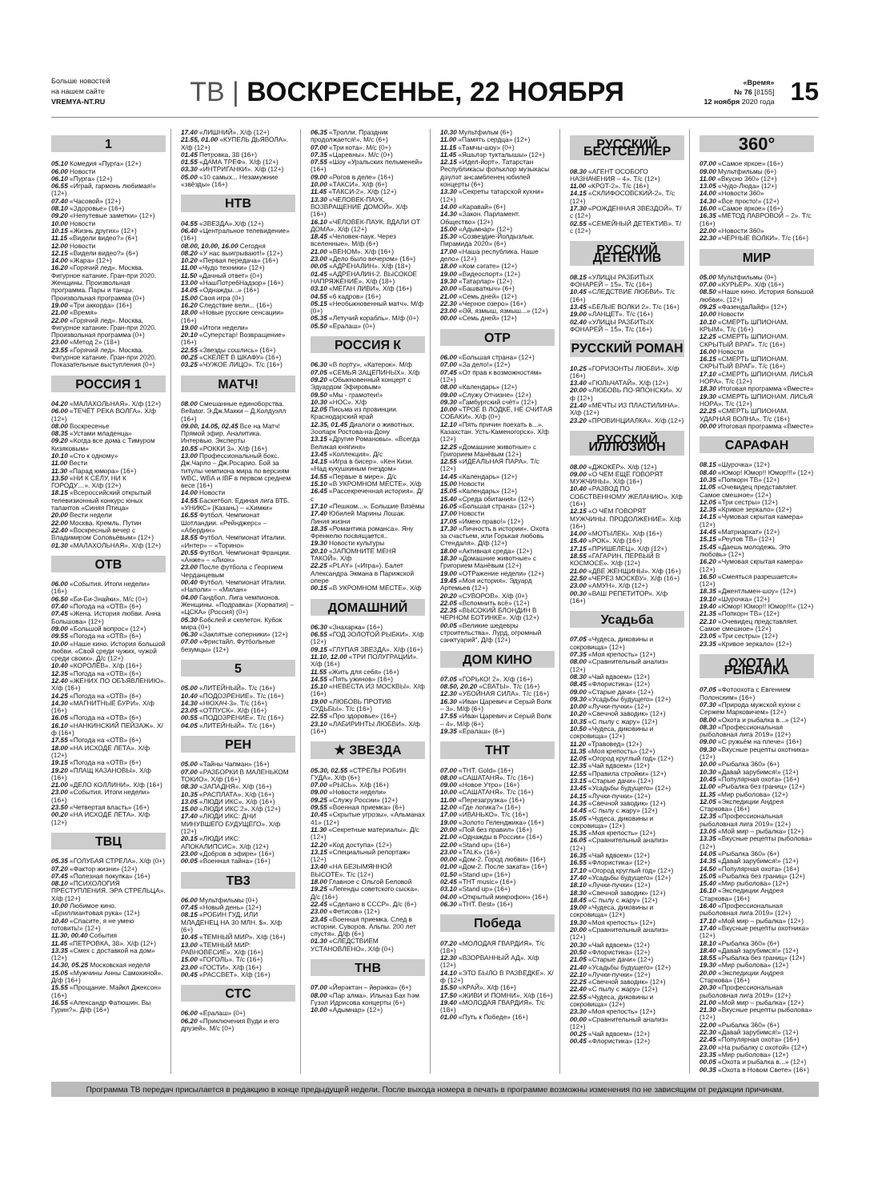Больше новостей
на нашем сайте
VREMYA-NT.RU
ТВ | ВОСКРЕСЕНЬЕ, 22 НОЯБРЯ
«Время»
№ 76 [8155]
12 ноября 2020 года
15
1
05.10 Комедия «Пурга» (12+)
06.00 Новости
06.10 «Пурга» (12+)
06.55 «Играй, гармонь любимая!» (12+)
07.40 «Часовой» (12+)
08.10 «Здоровье» (16+)
09.20 «Непутевые заметки» (12+)
10.00 Новости
10.15 «Жизнь других» (12+)
11.15 «Видели видео?» (6+)
12.00 Новости
12.15 «Видели видео?» (6+)
14.00 «Жара» (12+)
16.20 «Горячий лед». Москва. Фигурное катание. Гран-при 2020. Женщины. Произвольная программа. Пары и танцы. Произвольная программа (0+)
19.00 «Три аккорда» (16+)
21.00 «Время»
22.00 «Горячий лед». Москва. Фигурное катание. Гран-при 2020. Произвольная программа (0+)
23.00 «Метод 2» (18+)
23.55 «Горячий лед». Москва. Фигурное катание. Гран-при 2020. Показательные выступления (0+)
РОССИЯ 1
04.20 «МАЛАХОЛЬНАЯ». Х/ф (12+)
06.00 «ТЕЧЁТ РЕКА ВОЛГА». Х/ф (12+)
08.00 Воскресенье
08.35 «Устами младенца»
09.20 «Когда все дома с Тимуром Кизяковым»
10.10 «Сто к одному»
11.00 Вести
11.30 «Парад юмора» (16+)
13.50 «НИ К СЕЛУ, НИ К ГОРОДУ…». Х/ф (12+)
18.15 «Всероссийский открытый телевизионный конкурс юных талантов «Синяя Птица»
20.00 Вести недели
22.00 Москва. Кремль. Путин
22.40 «Воскресный вечер с Владимиром Соловьёвым» (12+)
01.30 «МАЛАХОЛЬНАЯ». Х/ф (12+)
ОТВ
06.00 «События. Итоги недели» (16+)
06.50 «Би-Би-Знайки». М/с (0+)
07.40 «Погода на «ОТВ» (6+)
07.45 «Жена. История любви. Анна Большова» (12+)
09.00 «Большой вопрос» (12+)
09.55 «Погода на «ОТВ» (6+)
10.00 «Наше кино. История большой любви. «Свой среди чужих, чужой среди своих». Д/с (12+)
10.40 «КОРОЛЁВ». Х/ф (16+)
12.35 «Погода на «ОТВ» (6+)
12.40 «ЖЕНИХ ПО ОБЪЯВЛЕНИЮ». Х/ф (16+)
14.25 «Погода на «ОТВ» (6+)
14.30 «МАГНИТНЫЕ БУРИ». Х/ф (16+)
16.05 «Погода на «ОТВ» (6+)
16.10 «НАНКИНСКИЙ ПЕЙЗАЖ». Х/ф (16+)
17.55 «Погода на «ОТВ» (6+)
18.00 «НА ИСХОДЕ ЛЕТА». Х/ф (12+)
19.15 «Погода на «ОТВ» (6+)
19.20 «ПЛАЩ КАЗАНОВЫ». Х/ф (16+)
21.00 «ДЕЛО КОЛЛИНИ». Х/ф (16+)
23.00 «События. Итоги недели» (16+)
23.50 «Четвертая власть» (16+)
00.20 «НА ИСХОДЕ ЛЕТА». Х/ф (12+)
ТВЦ
05.35 «ГОЛУБАЯ СТРЕЛА». Х/ф (0+)
07.20 «Фактор жизни» (12+)
07.45 «Полезная покупка» (16+)
08.10 «ПСИХОЛОГИЯ ПРЕСТУПЛЕНИЯ. ЭРА СТРЕЛЬЦА». Х/ф (12+)
10.00 Любимое кино. «Бриллиантовая рука» (12+)
10.40 «Спасите, я не умею готовить!» (12+)
11.30, 00.40 События
11.45 «ПЕТРОВКА, 38». Х/ф (12+)
13.35 «Смех с доставкой на дом» (12+)
14.30, 05.25 Московская неделя
15.05 «Мужчины Анны Самохиной». Д/ф (16+)
15.55 «Прощание. Майкл Джексон» (16+)
16.55 «Александр Фатюшин. Вы Гурин?». Д/ф (16+)
17.40 «ЛИШНИЙ». Х/ф (12+)
21.55, 01.00 «КУПЕЛЬ ДЬЯВОЛА». Х/ф (12+)
01.45 Петровка, 38 (16+)
01.55 «ДАМА ТРЕФ». Х/ф (12+)
03.30 «ИНТРИГАНКИ». Х/ф (12+)
05.00 «10 самых... Незамужние «звёзды» (16+)
НТВ
04.55 «ЗВЕЗДА».Х/ф (12+)
06.40 «Центральное телевидение» (16+)
08.00, 10.00, 16.00 Сегодня
08.20 «У нас выигрывают!» (12+)
10.20 «Первая передача» (16+)
11.00 «Чудо техники» (12+)
11.50 «Дачный ответ» (0+)
13.00 «НашПотребНадзор» (16+)
14.05 «Однажды...» (16+)
15.00 Своя игра (0+)
16.20 Следствие вели... (16+)
18.00 «Новые русские сенсации» (16+)
19.00 «Итоги недели»
20.10 «Суперстар! Возвращение» (16+)
22.55 «Звезды сошлись» (16+)
00.25 «СКЕЛЕТ В ШКАФУ» (16+)
03.25 «ЧУЖОЕ ЛИЦО». Т/с (16+)
МАТЧ!
08.00 Смешанные единоборства. Bellator. Э.Дж.Макки – Д.Колдуэлл (16+)
09.00, 14.05, 02.45 Все на Матч! Прямой эфир. Аналитика. Интервью. Эксперты
10.55 «РОККИ 3». Х/ф (16+)
13.00 Профессиональный бокс. Дж.Чарло – Дж.Росарио. Бой за титулы чемпиона мира по версиям WBC, WBA и IBF в первом среднем весе (16+)
14.00 Новости
14.55 Баскетбол. Единая лига ВТБ. «УНИКС» (Казань) – «Химки»
16.55 Футбол. Чемпионат Шотландии. «Рейнджерс» – «Абердин»
18.55 Футбол. Чемпионат Италии. «Интер» – «Торино»
20.55 Футбол. Чемпионат Франции. «Анже» – «Лион»
23.00 После футбола с Георгием Черданцевым
00.40 Футбол. Чемпионат Италии. «Наполи» – «Милан»
04.00 Гандбол. Лига чемпионов. Женщины. «Подравка» (Хорватия) – «ЦСКА» (Россия) (0+)
05.30 Бобслей и скелетон. Кубок мира (0+)
06.30 «Заклятые соперники» (12+)
07.00 «Фристайл. Футбольные безумцы» (12+)
5
05.00 «ЛИТЕЙНЫЙ». Т/с (16+)
10.40 «ПОДОЗРЕНИЕ». Т/с (16+)
14.30 «НЮХАЧ-3». Т/с (16+)
23.05 «ОТПУСК». Х/ф (16+)
00.55 «ПОДОЗРЕНИЕ». Т/с (16+)
04.05 «ЛИТЕЙНЫЙ». Т/с (16+)
РЕН
05.00 «Тайны Чапман» (16+)
07.00 «РАЗБОРКИ В МАЛЕНЬКОМ ТОКИО». Х/ф (16+)
08.30 «ЗАПАДНЯ». Х/ф (16+)
10.35 «РАСПЛАТА». Х/ф (16+)
13.05 «ЛЮДИ ИКС». Х/ф (16+)
15.00 «ЛЮДИ ИКС 2». Х/ф (12+)
17.40 «ЛЮДИ ИКС: ДНИ МИНУВШЕГО БУДУЩЕГО». Х/ф (12+)
20.15 «ЛЮДИ ИКС: АПОКАЛИПСИС». Х/ф (12+)
23.00 «Добров в эфире» (16+)
00.05 «Военная тайна» (16+)
ТВ3
06.00 Мультфильмы (0+)
07.45 «Новый день» (12+)
08.15 «РОБИН ГУД, ИЛИ МЛАДЕНЕЦ НА 30 МЛН. $». Х/ф (6+)
10.45 «ТЕМНЫЙ МИР». Х/ф (16+)
13.00 «ТЕМНЫЙ МИР: РАВНОВЕСИЕ». Х/ф (16+)
15.00 «ГОГОЛЬ». Т/с (16+)
23.00 «ГОСТИ». Х/ф (16+)
00.45 «РАССВЕТ». Х/ф (16+)
СТС
06.00 «Ералаш» (0+)
06.20 «Приключения Вуди и его друзей». М/с (0+)
06.35 «Тролли. Праздник продолжается!». М/с (6+)
07.00 «Три кота». М/с (0+)
07.35 «Царевны». М/с (0+)
07.55 «Шоу «Уральских пельменей» (16+)
09.00 «Рогов в деле» (16+)
10.00 «ТАКСИ». Х/ф (6+)
11.45 «ТАКСИ-2». Х/ф (12+)
13.30 «ЧЕЛОВЕК-ПАУК. ВОЗВРАЩЕНИЕ ДОМОЙ». Х/ф (16+)
16.10 «ЧЕЛОВЕК-ПАУК. ВДАЛИ ОТ ДОМА». Х/ф (12+)
18.45 «Человек-паук. Через вселенные». М/ф (6+)
21.00 «ВЕНОМ». Х/ф (16+)
23.00 «Дело было вечером» (16+)
00.05 «АДРЕНАЛИН». Х/ф (18+)
01.45 «АДРЕНАЛИН-2. ВЫСОКОЕ НАПРЯЖЕНИЕ». Х/ф (18+)
03.10 «МЕГАН ЛИВИ». Х/ф (16+)
04.55 «6 кадров» (16+)
05.15 «Необыкновенный матч». М/ф (0+)
05.35 «Летучий корабль». М/ф (0+)
05.50 «Ералаш» (0+)
РОССИЯ К
06.30 «В порту», «Катерок». М/ф
07.05 «СЕМЬЯ ЗАЦЕПИНЫХ». Х/ф
09.20 «Обыкновенный концерт с Эдуардом Эфировым»
09.50 «Мы - грамотеи!»
10.30 «НОС». Х/ф
12.05 Письма из провинции. Краснодарский край
12.35, 01.45 Диалоги о животных. Зоопарк Ростова-на-Дону
13.15 «Другие Романовы». «Всегда Великая княгиня»
13.45 «Коллекция». Д/с
14.15 «Игра в бисер». «Кен Кизи. «Над кукушкиным гнездом»
14.55 «Первые в мире». Д/с
15.10 «В УКРОМНОМ МЕСТЕ». Х/ф
16.45 «Рассекреченная история». Д/с
17.10 «Пешком...». Большие Вязёмы
17.40 Юбилей Марины Лошак. Линия жизни
18.35 «Романтика романса». Яну Френкелю посвящается..
19.30 Новости культуры
20.10 «ЗАПОМНИТЕ МЕНЯ ТАКОЙ». Х/ф
22.25 «PLAY» («Игра»). Балет Александра Экмана в Парижской опере
00.15 «В УКРОМНОМ МЕСТЕ». Х/ф
ДОМАШНИЙ
06.30 «Знахарка» (16+)
06.55 «ГОД ЗОЛОТОЙ РЫБКИ». Х/ф (12+)
09.15 «ГЛУПАЯ ЗВЕЗДА». Х/ф (16+)
11.10, 12.00 «ТРИ ПОЛУГРАЦИИ». Х/ф (16+)
11.55 «Жить для себя» (16+)
14.55 «Пять ужинов» (16+)
15.10 «НЕВЕСТА ИЗ МОСКВЫ». Х/ф (16+)
19.00 «ЛЮБОВЬ ПРОТИВ СУДЬБЫ». Т/с (16+)
22.55 «Про здоровье» (16+)
23.10 «ЛАБИРИНТЫ ЛЮБВИ». Х/ф (16+)
★ ЗВЕЗДА
05.30, 02.55 «СТРЕЛЫ РОБИН ГУДА». Х/ф (6+)
07.00 «РЫСЬ». Х/ф (16+)
09.00 «Новости недели»
09.25 «Служу России» (12+)
09.55 «Военная приемка» (6+)
10.45 «Скрытые угрозы». «Альманах 41» (12+)
11.30 «Секретные материалы». Д/с (12+)
12.20 «Код доступа» (12+)
13.15 «Специальный репортаж» (12+)
13.40 «НА БЕЗЫМЯННОЙ ВЫСОТЕ». Т/с (12+)
18.00 Главное с Ольгой Беловой
19.25 «Легенды советского сыска». Д/с (16+)
22.45 «Сделано в СССР». Д/с (6+)
23.00 «Фетисов» (12+)
23.45 «Военная приемка. След в истории. Суворов. Альпы. 200 лет спустя». Д/ф (6+)
01.30 «СЛЕДСТВИЕМ УСТАНОВЛЕНО». Х/ф (0+)
ТНВ
07.00 «Йөрәктән – йөрәккә» (6+)
08.00 «Пар алма». Ильназ Бах һәм Гүзәл Идрисова концерты (6+)
10.00 «Адымнар» (12+)
10.30 Мультфильм (6+)
11.00 «Память сердца» (12+)
11.15 «Тамчы-шоу» (0+)
11.45 «Яшьләр тукталышы» (12+)
12.15 «Идел-йорт». Татарстан Республикасы фольклор музыкасы дәүләт ансамбленең юбилей концерты (6+)
13.30 «Секреты татарской кухни» (12+)
14.00 «Каравай» (6+)
14.30 «Закон. Парламент. Общество» (12+)
15.00 «Адымнар» (12+)
15.30 «Созвездие-Йолдызлык. Пирамида 2020» (6+)
17.00 «Наша республика. Наше дело» (12+)
18.00 «Ком сәгате» (12+)
19.00 «Видеоспорт» (12+)
19.30 «Татарлар» (12+)
20.00 «Башваткыч» (6+)
21.00 «Семь дней» (12+)
22.30 «Черное озеро» (16+)
23.00 «Әй, язмыш, язмыш...» (12+)
00.00 «Семь дней» (12+)
ОТР
06.00 «Большая страна» (12+)
07.00 «За дело!» (12+)
07.45 «От прав к возможностям» (12+)
08.00 «Календарь» (12+)
09.00 «Служу Отчизне» (12+)
09.30 «Гамбургский счёт» (12+)
10.00 «ТРОЕ В ЛОДКЕ, НЕ СЧИТАЯ СОБАКИ». Х/ф (0+)
12.10 «Пять причин поехать в...». Казахстан. Усть-Каменогорск». Х/ф (12+)
12.25 «Домашние животные» с Григорием Манёвым (12+)
12.55 «ИДЕАЛЬНАЯ ПАРА». Т/с (12+)
14.45 «Календарь» (12+)
15.00 Новости
15.05 «Календарь» (12+)
15.40 «Среда обитания» (12+)
16.05 «Большая страна» (12+)
17.00 Новости
17.05 «Имею право!» (12+)
17.30 «Личность в истории». Охота за счастьем, или Горькая любовь Стендаля». Д/ф (12+)
18.00 «Активная среда» (12+)
18.30 «Домашние животные» с Григорием Манёвым (12+)
19.00 «ОТРажение недели» (12+)
19.45 «Моя история». Эдуард Артемьев (12+)
20.20 «СУВОРОВ». Х/ф (0+)
22.05 «Вспомнить всё» (12+)
22.35 «ВЫСОКИЙ БЛОНДИН В ЧЕРНОМ БОТИНКЕ». Х/ф (12+)
00.05 «Великие шедевры строительства». Лурд, огромный санктуарий". Д/ф (12+)
ДОМ КИНО
07.05 «ГОРЬКО! 2». Х/ф (16+)
08.50, 20.20 «СВАТЫ». Т/с (16+)
12.30 «УБОЙНАЯ СИЛА». Т/с (16+)
16.30 «Иван Царевич и Серый Волк – 3». М/ф (6+)
17.55 «Иван Царевич и Серый Волк – 4». М/ф (6+)
19.35 «Ералаш» (6+)
ТНТ
07.00 «ТНТ. Gold» (16+)
08.00 «САШАТАНЯ». Т/с (16+)
09.00 «Новое Утро» (16+)
10.00 «САШАТАНЯ». Т/с (16+)
11.00 «Перезагрузка» (16+)
12.00 «Где логика?» (16+)
17.00 «ИВАНЬКО». Т/с (16+)
19.00 «Золото Геленджика» (16+)
20.00 «Пой без правил» (16+)
21.00 «Однажды в России» (16+)
22.00 «Stand up» (16+)
23.00 «TALK» (16+)
00.00 «Дом-2. Город любви» (16+)
01.00 «Дом-2. После заката» (16+)
01.50 «Stand up» (16+)
02.45 «THT music» (16+)
03.10 «Stand up» (16+)
04.00 «Открытый микрофон» (16+)
06.30 «ТНТ. Best» (16+)
Победа
07.20 «МОЛОДАЯ ГВАРДИЯ». Т/с (18+)
12.30 «ВЗОРВАННЫЙ АД». Х/ф (12+)
14.10 «ЭТО БЫЛО В РАЗВЕДКЕ». Х/ф (12+)
15.50 «КРАЙ». Х/ф (16+)
17.50 «ЖИВИ И ПОМНИ». Х/ф (16+)
19.40 «МОЛОДАЯ ГВАРДИЯ». Т/с (18+)
01.00 «Путь к Победе» (16+)
РУССКИЙ БЕСТСЕЛЛЕР
08.30 «АГЕНТ ОСОБОГО НАЗНАЧЕНИЯ – 4». Т/с (12+)
11.00 «КРОТ-2». Т/с (16+)
14.15 «СКЛИФОСОВСКИЙ-2». Т/с (12+)
17.30 «РОЖДЕННАЯ ЗВЕЗДОЙ». Т/с (12+)
02.55 «СЕМЕЙНЫЙ ДЕТЕКТИВ». Т/с (12+)
РУССКИЙ ДЕТЕКТИВ
08.15 «УЛИЦЫ РАЗБИТЫХ ФОНАРЕЙ – 15». Т/с (16+)
10.45 «СЛЕДСТВИЕ ЛЮБВИ». Т/с (16+)
13.45 «БЕЛЫЕ ВОЛКИ 2». Т/с (16+)
19.00 «ЛАНЦЕТ». Т/с (16+)
02.40 «УЛИЦЫ РАЗБИТЫХ ФОНАРЕЙ – 15». Т/с (16+)
РУССКИЙ РОМАН
10.25 «ГОРИЗОНТЫ ЛЮБВИ». Х/ф (16+)
13.40 «ГЮЛЬЧАТАЙ». Х/ф (12+)
20.00 «ЛЮБОВЬ ПО-ЯПОНСКИ». Х/ф (12+)
21.40 «МЕЧТЫ ИЗ ПЛАСТИЛИНА». Х/ф (12+)
23.20 «ПРОВИНЦИАЛКА». Х/ф (12+)
РУССКИЙ ИЛЛЮЗИОН
08.00 «ДЖОКЕР». Х/ф (12+)
09.00 «О ЧЕМ ЕЩЕ ГОВОРЯТ МУЖЧИНЫ». Х/ф (16+)
10.40 «РАЗВОД ПО СОБСТВЕННОМУ ЖЕЛАНИЮ». Х/ф (16+)
12.15 «О ЧЕМ ГОВОРЯТ МУЖЧИНЫ. ПРОДОЛЖЕНИЕ». Х/ф (16+)
14.00 «МОТЫЛЕК». Х/ф (16+)
15.40 «РОК». Х/ф (16+)
17.15 «ПРИШЕЛЕЦ». Х/ф (12+)
18.55 «ГАГАРИН. ПЕРВЫЙ В КОСМОСЕ». Х/ф (12+)
21.00 «ДВЕ ЖЕНЩИНЫ». Х/ф (16+)
22.50 «ЧЕРЕЗ МОСКВУ». Х/ф (16+)
23.00 «АМУН». Х/ф (12+)
00.30 «ВАШ РЕПЕТИТОР». Х/ф (16+)
Усадьба
07.05 «Чудеса, диковины и сокровища» (12+)
07.35 «Моя крепость» (12+)
08.00 «Сравнительный анализ» (12+)
08.30 «Чай вдвоем» (12+)
08.45 «Флористика» (12+)
09.00 «Старые дачи» (12+)
09.30 «Усадьбы будущего» (12+)
10.00 «Лучки-пучки» (12+)
10.20 «Свечной заводик» (12+)
10.35 «С пылу с жару» (12+)
10.50 «Чудеса, диковины и сокровища» (12+)
11.20 «Травовед» (12+)
11.35 «Моя крепость» (12+)
12.05 «Огород круглый год» (12+)
12.35 «Чай вдвоем» (12+)
12.55 «Правила стройки» (12+)
13.15 «Старые дачи» (12+)
13.45 «Усадьбы будущего» (12+)
14.15 «Лучки-пучки» (12+)
14.35 «Свечной заводик» (12+)
14.45 «С пылу с жару» (12+)
15.05 «Чудеса, диковины и сокровища» (12+)
15.35 «Моя крепость» (12+)
16.05 «Сравнительный анализ» (12+)
16.35 «Чай вдвоем» (12+)
16.55 «Флористика» (12+)
17.10 «Огород круглый год» (12+)
17.40 «Усадьбы будущего» (12+)
18.10 «Лучки-пучки» (12+)
18.30 «Свечной заводик» (12+)
18.45 «С пылу с жару» (12+)
19.00 «Чудеса, диковины и сокровища» (12+)
19.30 «Моя крепость» (12+)
20.00 «Сравнительный анализ» (12+)
20.30 «Чай вдвоем» (12+)
20.50 «Флористика» (12+)
21.05 «Старые дачи» (12+)
21.40 «Усадьбы будущего» (12+)
22.10 «Лучки-пучки» (12+)
22.25 «Свечной заводик» (12+)
22.40 «С пылу с жару» (12+)
22.55 «Чудеса, диковины и сокровища» (12+)
23.30 «Моя крепость» (12+)
00.00 «Сравнительный анализ» (12+)
00.25 «Чай вдвоем» (12+)
00.45 «Флористика» (12+)
360°
07.00 «Самое яркое» (16+)
09.00 Мультфильмы (6+)
11.00 «Вкусно 360» (12+)
13.05 «Чудо-Люда» (12+)
14.00 «Новости 360»
14.30 «Все просто!» (12+)
16.00 «Самое яркое» (16+)
16.35 «МЕТОД ЛАВРОВОЙ – 2». Т/с (16+)
22.00 «Новости 360»
22.30 «ЧЕРНЫЕ ВОЛКИ». Т/с (16+)
МИР
05.00 Мультфильмы (0+)
07.00 «КУРЬЕР». Х/ф (16+)
08.50 «Наше кино. История большой любви». (12+)
09.25 «ФазендаЛайф» (12+)
10.00 Новости
10.10 «СМЕРТЬ ШПИОНАМ. КРЫМ». Т/с (16+)
12.25 «СМЕРТЬ ШПИОНАМ. СКРЫТЫЙ ВРАГ». Т/с (16+)
16.00 Новости
16.15 «СМЕРТЬ ШПИОНАМ. СКРЫТЫЙ ВРАГ». Т/с (16+)
17.10 «СМЕРТЬ ШПИОНАМ. ЛИСЬЯ НОРА». Т/с (12+)
18.30 Итоговая программа «Вместе»
19.30 «СМЕРТЬ ШПИОНАМ. ЛИСЬЯ НОРА». Т/с (12+)
22.25 «СМЕРТЬ ШПИОНАМ. УДАРНАЯ ВОЛНА». Т/с (16+)
00.00 Итоговая программа «Вместе»
САРАФАН
08.15 «Шурочка» (12+)
08.40 «Юмор! Юмор!! Юмор!!!» (12+)
10.35 «Попкорн ТВ» (12+)
11.05 «Очевидец представляет. Самое смешное» (12+)
12.05 «Три сестры» (12+)
12.35 «Кривое зеркало» (12+)
14.15 «Чумовая скрытая камера» (12+)
14.45 «Матриархат» (12+)
15.15 «Реутов ТВ» (12+)
15.45 «Даешь молодежь. Это любовь» (12+)
16.20 «Чумовая скрытая камера» (12+)
16.50 «Смеяться разрешается» (12+)
18.35 «Джентльмен-шоу» (12+)
19.10 «Шурочка» (12+)
19.40 «Юмор! Юмор!! Юмор!!!» (12+)
21.35 «Попкорн ТВ» (12+)
22.10 «Очевидец представляет. Самое смешное» (12+)
23.05 «Три сестры» (12+)
23.35 «Кривое зеркало» (12+)
ОХОТА И РЫБАЛКА
07.05 «Фотоохота с Евгением Полонским» (16+)
07.30 «Природа мужской кухни с Сержем Марковичем» (12+)
08.00 «Охота и рыбалка в...» (12+)
08.30 «Профессиональная рыболовная лига 2019» (12+)
09.00 «С ружьём на плече» (16+)
09.30 «Вкусные рецепты охотника» (12+)
10.00 «Рыбалка 360» (6+)
10.30 «Давай зарубимся!» (12+)
10.45 «Популярная охота» (16+)
11.00 «Рыбалка без границ» (12+)
11.35 «Мир рыболова» (12+)
12.05 «Экспедиции Андрея Старкова» (16+)
12.35 «Профессиональная рыболовная лига 2019» (12+)
13.05 «Мой мир – рыбалка» (12+)
13.35 «Вкусные рецепты рыболова» (12+)
14.05 «Рыбалка 360» (6+)
14.35 «Давай зарубимся!» (12+)
14.50 «Популярная охота» (16+)
15.05 «Рыбалка без границ» (12+)
15.40 «Мир рыболова» (12+)
16.10 «Экспедиции Андрея Старкова» (16+)
16.40 «Профессиональная рыболовная лига 2019» (12+)
17.10 «Мой мир – рыбалка» (12+)
17.40 «Вкусные рецепты охотника» (12+)
18.10 «Рыбалка 360» (6+)
18.40 «Давай зарубимся!» (12+)
18.55 «Рыбалка без границ» (12+)
19.30 «Мир рыболова» (12+)
20.00 «Экспедиции Андрея Старкова» (16+)
20.30 «Профессиональная рыболовная лига 2019» (12+)
21.00 «Мой мир – рыбалка» (12+)
21.30 «Вкусные рецепты рыболова» (12+)
22.00 «Рыбалка 360» (6+)
22.30 «Давай зарубимся!» (12+)
22.45 «Популярная охота» (16+)
23.00 «На рыбалку с охотой» (12+)
23.35 «Мир рыболова» (12+)
00.05 «Охота и рыбалка в...» (12+)
00.35 «Охота в Новом Свете» (16+)
Программа ТВ передач присылается в редакцию в конце предыдущей недели. После выхода номера в печать в программе возможны изменения по не зависящим от редакции причинам.